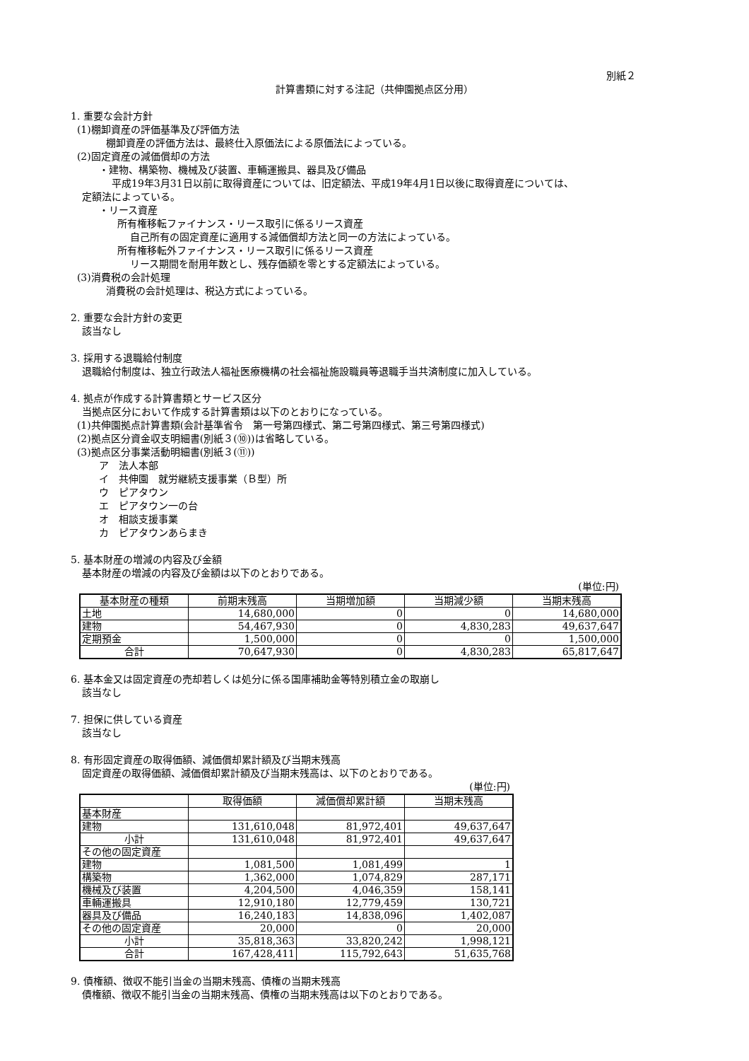別紙２
計算書類に対する注記（共伸園拠点区分用）
1. 重要な会計方針
(1)棚卸資産の評価基準及び評価方法
棚卸資産の評価方法は、最終仕入原価法による原価法によっている。
(2)固定資産の減価償却の方法
・建物、構築物、機械及び装置、車輛運搬具、器具及び備品
平成19年3月31日以前に取得資産については、旧定額法、平成19年4月1日以後に取得資産については、
定額法によっている。
・リース資産
所有権移転ファイナンス・リース取引に係るリース資産
自己所有の固定資産に適用する減価償却方法と同一の方法によっている。
所有権移転外ファイナンス・リース取引に係るリース資産
リース期間を耐用年数とし、残存価額を零とする定額法によっている。
(3)消費税の会計処理
消費税の会計処理は、税込方式によっている。
2. 重要な会計方針の変更
該当なし
3. 採用する退職給付制度
退職給付制度は、独立行政法人福祉医療機構の社会福祉施設職員等退職手当共済制度に加入している。
4. 拠点が作成する計算書類とサービス区分
当拠点区分において作成する計算書類は以下のとおりになっている。
(1)共伸園拠点計算書類(会計基準省令　第一号第四様式、第二号第四様式、第三号第四様式)
(2)拠点区分資金収支明細書(別紙３(⑩))は省略している。
(3)拠点区分事業活動明細書(別紙３(⑪))
ア　法人本部
イ　共伸園　就労継続支援事業（Ｂ型）所
ウ　ピアタウン
エ　ピアタウン一の台
オ　相談支援事業
カ　ピアタウンあらまき
5. 基本財産の増減の内容及び金額
基本財産の増減の内容及び金額は以下のとおりである。
(単位:円)
| 基本財産の種類 | 前期末残高 | 当期増加額 | 当期減少額 | 当期末残高 |
| --- | --- | --- | --- | --- |
| 土地 | 14,680,000 | 0 | 0 | 14,680,000 |
| 建物 | 54,467,930 | 0 | 4,830,283 | 49,637,647 |
| 定期預金 | 1,500,000 | 0 | 0 | 1,500,000 |
| 合計 | 70,647,930 | 0 | 4,830,283 | 65,817,647 |
6. 基本金又は固定資産の売却若しくは処分に係る国庫補助金等特別積立金の取崩し
該当なし
7. 担保に供している資産
該当なし
8. 有形固定資産の取得価額、減価償却累計額及び当期末残高
固定資産の取得価額、減価償却累計額及び当期末残高は、以下のとおりである。
(単位:円)
| | 取得価額 | 減価償却累計額 | 当期末残高 |
| --- | --- | --- | --- |
| 基本財産 | | | |
| 建物 | 131,610,048 | 81,972,401 | 49,637,647 |
| 小計 | 131,610,048 | 81,972,401 | 49,637,647 |
| その他の固定資産 | | | |
| 建物 | 1,081,500 | 1,081,499 | 1 |
| 構築物 | 1,362,000 | 1,074,829 | 287,171 |
| 機械及び装置 | 4,204,500 | 4,046,359 | 158,141 |
| 車輛運搬具 | 12,910,180 | 12,779,459 | 130,721 |
| 器具及び備品 | 16,240,183 | 14,838,096 | 1,402,087 |
| その他の固定資産 | 20,000 | 0 | 20,000 |
| 小計 | 35,818,363 | 33,820,242 | 1,998,121 |
| 合計 | 167,428,411 | 115,792,643 | 51,635,768 |
9. 債権額、徴収不能引当金の当期末残高、債権の当期末残高
債権額、徴収不能引当金の当期末残高、債権の当期末残高は以下のとおりである。